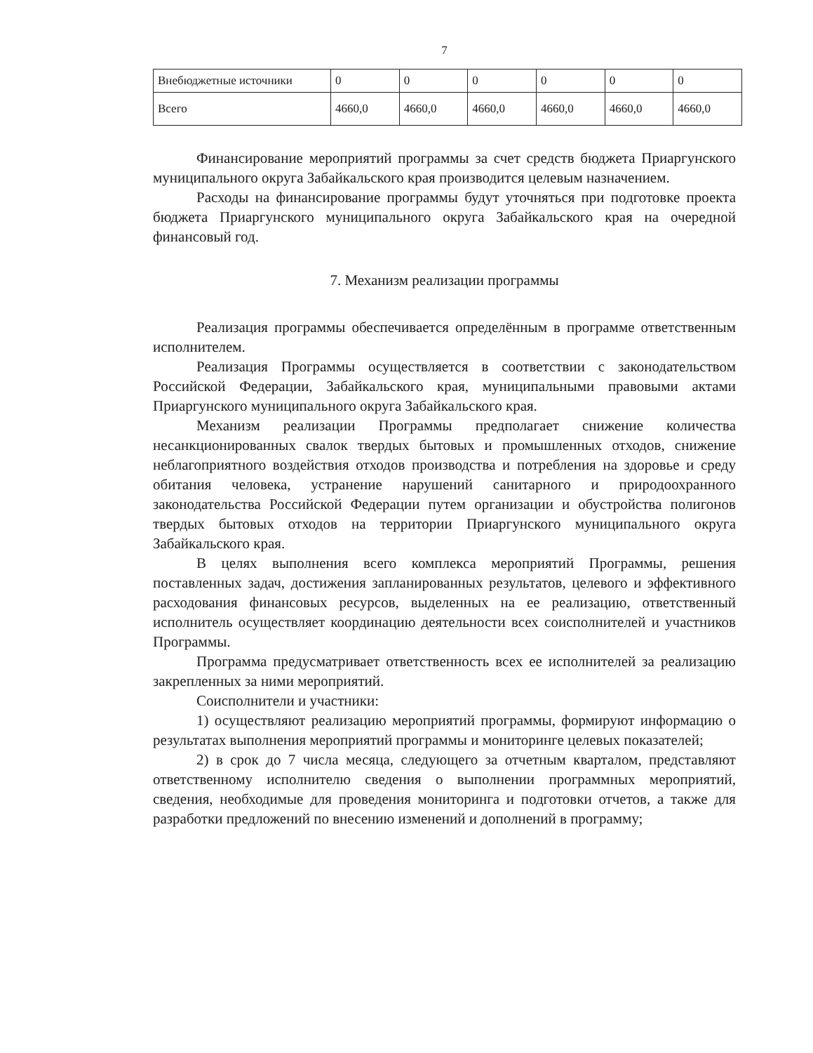7
| Внебюджетные источники | 0 | 0 | 0 | 0 | 0 | 0 |
| Всего | 4660,0 | 4660,0 | 4660,0 | 4660,0 | 4660,0 | 4660,0 |
Финансирование мероприятий программы за счет средств бюджета Приаргунского муниципального округа Забайкальского края производится целевым назначением.
Расходы на финансирование программы будут уточняться при подготовке проекта бюджета Приаргунского муниципального округа Забайкальского края на очередной финансовый год.
7. Механизм реализации программы
Реализация программы обеспечивается определённым в программе ответственным исполнителем.
Реализация Программы осуществляется в соответствии с законодательством Российской Федерации, Забайкальского края, муниципальными правовыми актами Приаргунского муниципального округа Забайкальского края.
Механизм реализации Программы предполагает снижение количества несанкционированных свалок твердых бытовых и промышленных отходов, снижение неблагоприятного воздействия отходов производства и потребления на здоровье и среду обитания человека, устранение нарушений санитарного и природоохранного законодательства Российской Федерации путем организации и обустройства полигонов твердых бытовых отходов на территории Приаргунского муниципального округа Забайкальского края.
В целях выполнения всего комплекса мероприятий Программы, решения поставленных задач, достижения запланированных результатов, целевого и эффективного расходования финансовых ресурсов, выделенных на ее реализацию, ответственный исполнитель осуществляет координацию деятельности всех соисполнителей и участников Программы.
Программа предусматривает ответственность всех ее исполнителей за реализацию закрепленных за ними мероприятий.
Соисполнители и участники:
1) осуществляют реализацию мероприятий программы, формируют информацию о результатах выполнения мероприятий программы и мониторинге целевых показателей;
2) в срок до 7 числа месяца, следующего за отчетным кварталом, представляют ответственному исполнителю сведения о выполнении программных мероприятий, сведения, необходимые для проведения мониторинга и подготовки отчетов, а также для разработки предложений по внесению изменений и дополнений в программу;